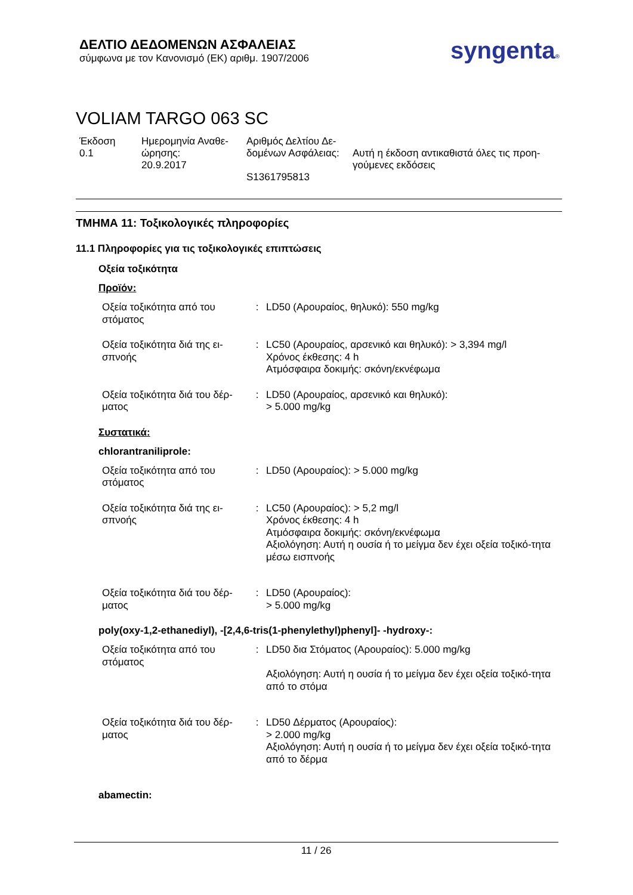ΔΕΛΤΙΟ ΔΕΔΟΜΕΝΩΝ ΑΣΦΑΛΕΙΑΣ
σύμφωνα με τον Κανονισμό (ΕΚ) αριθμ. 1907/2006
syngenta®
VOLIAM TARGO 063 SC
Έκδοση
0.1
Ημερομηνία Αναθε-
ώρησης:
20.9.2017
Αριθμός Δελτίου Δε-
δομένων Ασφάλειας:
S1361795813
Αυτή η έκδοση αντικαθιστά όλες τις προη-
γούμενες εκδόσεις
ΤΜΗΜΑ 11: Τοξικολογικές πληροφορίες
11.1 Πληροφορίες για τις τοξικολογικές επιπτώσεις
Οξεία τοξικότητα
Προϊόν:
| Οξεία τοξικότητα από του στόματος | : | LD50 (Αρουραίος, θηλυκό): 550 mg/kg |
| Οξεία τοξικότητα διά της ει-σπνοής | : | LC50 (Αρουραίος, αρσενικό και θηλυκό): > 3,394 mg/l Χρόνος έκθεσης: 4 h Ατμόσφαιρα δοκιμής: σκόνη/εκνέφωμα |
| Οξεία τοξικότητα διά του δέρ-ματος | : | LD50 (Αρουραίος, αρσενικό και θηλυκό): > 5.000 mg/kg |
Συστατικά:
chlorantraniliprole:
| Οξεία τοξικότητα από του στόματος | : | LD50 (Αρουραίος): > 5.000 mg/kg |
| Οξεία τοξικότητα διά της ει-σπνοής | : | LC50 (Αρουραίος): > 5,2 mg/l Χρόνος έκθεσης: 4 h Ατμόσφαιρα δοκιμής: σκόνη/εκνέφωμα Αξιολόγηση: Αυτή η ουσία ή το μείγμα δεν έχει οξεία τοξικό-τητα μέσω εισπνοής |
| Οξεία τοξικότητα διά του δέρ-ματος | : | LD50 (Αρουραίος): > 5.000 mg/kg |
poly(oxy-1,2-ethanediyl), -[2,4,6-tris(1-phenylethyl)phenyl]- -hydroxy-:
| Οξεία τοξικότητα από του στόματος | : | LD50 δια Στόματος (Αρουραίος): 5.000 mg/kg Αξιολόγηση: Αυτή η ουσία ή το μείγμα δεν έχει οξεία τοξικό-τητα από το στόμα |
| Οξεία τοξικότητα διά του δέρ-ματος | : | LD50 Δέρματος (Αρουραίος): > 2.000 mg/kg Αξιολόγηση: Αυτή η ουσία ή το μείγμα δεν έχει οξεία τοξικό-τητα από το δέρμα |
abamectin:
11 / 26